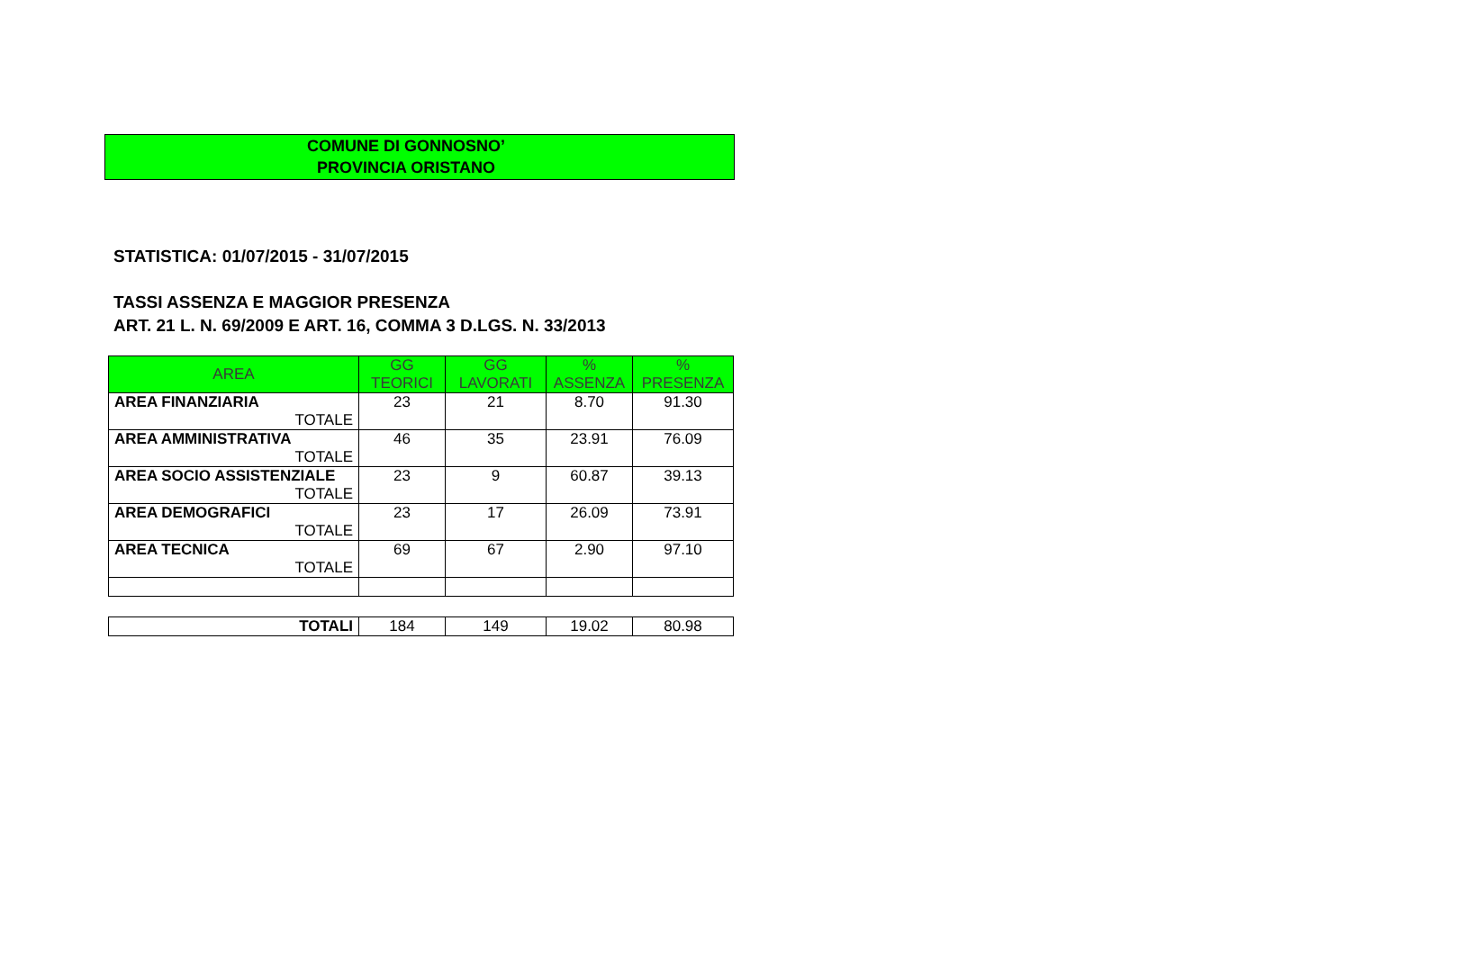COMUNE DI GONNOSNO’
PROVINCIA ORISTANO
STATISTICA: 01/07/2015 - 31/07/2015
TASSI ASSENZA E MAGGIOR PRESENZA
ART. 21 L. N. 69/2009 E ART. 16, COMMA 3 D.LGS. N. 33/2013
| AREA | GG TEORICI | GG LAVORATI | % ASSENZA | % PRESENZA |
| --- | --- | --- | --- | --- |
| AREA FINANZIARIA TOTALE | 23 | 21 | 8.70 | 91.30 |
| AREA AMMINISTRATIVA TOTALE | 46 | 35 | 23.91 | 76.09 |
| AREA SOCIO ASSISTENZIALE TOTALE | 23 | 9 | 60.87 | 39.13 |
| AREA DEMOGRAFICI TOTALE | 23 | 17 | 26.09 | 73.91 |
| AREA TECNICA TOTALE | 69 | 67 | 2.90 | 97.10 |
| TOTALI | 184 | 149 | 19.02 | 80.98 |